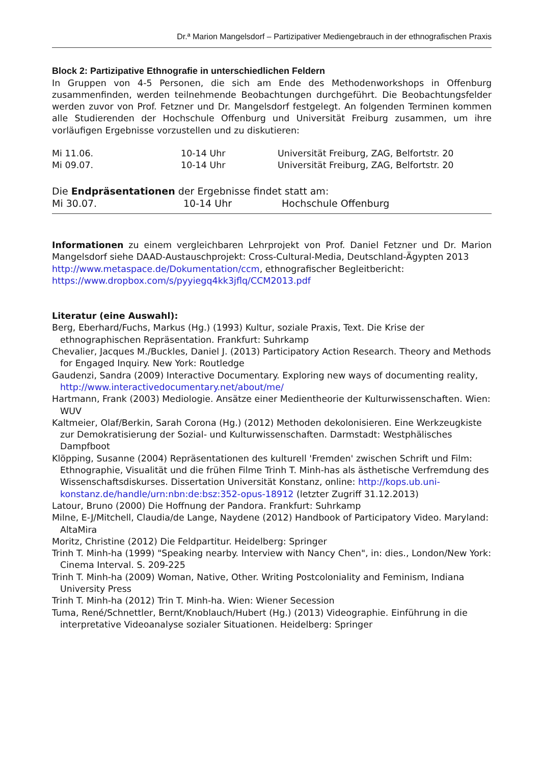Dr.ª Marion Mangelsdorf – Partizipativer Mediengebrauch in der ethnografischen Praxis
Block 2: Partizipative Ethnografie in unterschiedlichen Feldern
In Gruppen von 4-5 Personen, die sich am Ende des Methodenworkshops in Offenburg zusammenfinden, werden teilnehmende Beobachtungen durchgeführt. Die Beobachtungsfelder werden zuvor von Prof. Fetzner und Dr. Mangelsdorf festgelegt. An folgenden Terminen kommen alle Studierenden der Hochschule Offenburg und Universität Freiburg zusammen, um ihre vorläufigen Ergebnisse vorzustellen und zu diskutieren:
| Mi 11.06. | 10-14 Uhr | Universität Freiburg, ZAG, Belfortstr. 20 |
| Mi 09.07. | 10-14 Uhr | Universität Freiburg, ZAG, Belfortstr. 20 |
Die Endpräsentationen der Ergebnisse findet statt am:
| Mi 30.07. | 10-14 Uhr | Hochschule Offenburg |
Informationen zu einem vergleichbaren Lehrprojekt von Prof. Daniel Fetzner und Dr. Marion Mangelsdorf siehe DAAD-Austauschprojekt: Cross-Cultural-Media, Deutschland-Ägypten 2013
http://www.metaspace.de/Dokumentation/ccm, ethnografischer Begleitbericht:
https://www.dropbox.com/s/pyyiegq4kk3jflq/CCM2013.pdf
Literatur (eine Auswahl):
Berg, Eberhard/Fuchs, Markus (Hg.) (1993) Kultur, soziale Praxis, Text. Die Krise der ethnographischen Repräsentation. Frankfurt: Suhrkamp
Chevalier, Jacques M./Buckles, Daniel J. (2013) Participatory Action Research. Theory and Methods for Engaged Inquiry. New York: Routledge
Gaudenzi, Sandra (2009) Interactive Documentary. Exploring new ways of documenting reality, http://www.interactivedocumentary.net/about/me/
Hartmann, Frank (2003) Mediologie. Ansätze einer Medientheorie der Kulturwissenschaften. Wien: WUV
Kaltmeier, Olaf/Berkin, Sarah Corona (Hg.) (2012) Methoden dekolonisieren. Eine Werkzeugkiste zur Demokratisierung der Sozial- und Kulturwissenschaften. Darmstadt: Westphälisches Dampfboot
Klöpping, Susanne (2004) Repräsentationen des kulturell 'Fremden' zwischen Schrift und Film: Ethnographie, Visualität und die frühen Filme Trinh T. Minh-has als ästhetische Verfremdung des Wissenschaftsdiskurses. Dissertation Universität Konstanz, online: http://kops.ub.uni-konstanz.de/handle/urn:nbn:de:bsz:352-opus-18912 (letzter Zugriff 31.12.2013)
Latour, Bruno (2000) Die Hoffnung der Pandora. Frankfurt: Suhrkamp
Milne, E-J/Mitchell, Claudia/de Lange, Naydene (2012) Handbook of Participatory Video. Maryland: AltaMira
Moritz, Christine (2012) Die Feldpartitur. Heidelberg: Springer
Trinh T. Minh-ha (1999) "Speaking nearby. Interview with Nancy Chen", in: dies., London/New York: Cinema Interval. S. 209-225
Trinh T. Minh-ha (2009) Woman, Native, Other. Writing Postcoloniality and Feminism, Indiana University Press
Trinh T. Minh-ha (2012) Trin T. Minh-ha. Wien: Wiener Secession
Tuma, René/Schnettler, Bernt/Knoblauch/Hubert (Hg.) (2013) Videographie. Einführung in die interpretative Videoanalyse sozialer Situationen. Heidelberg: Springer